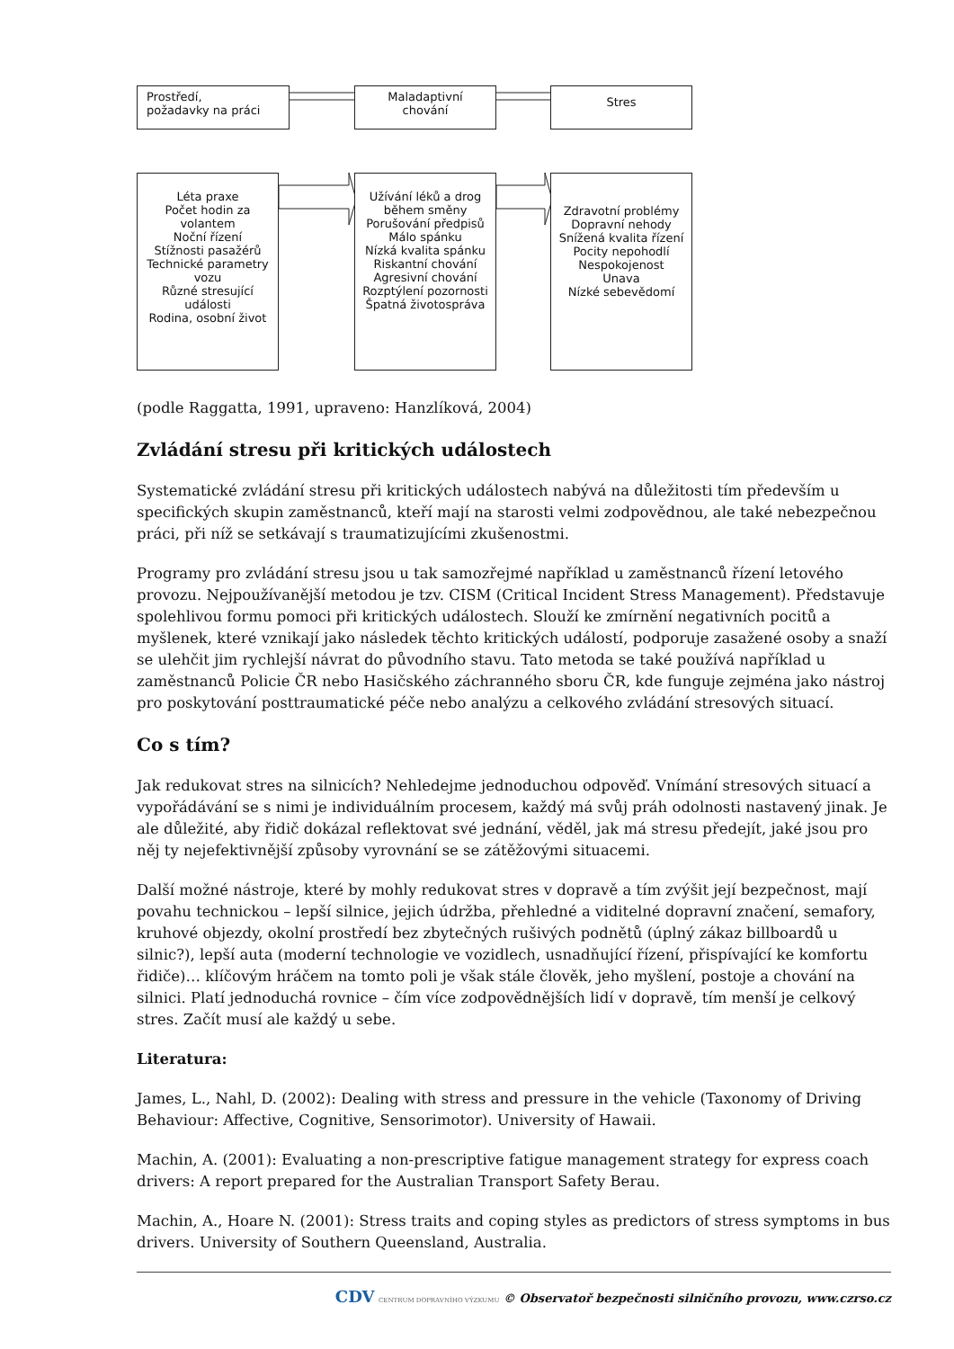Prostředí,
požadavky na práci
Maladaptivní
chování
Stres
Léta praxe
Počet hodin za volantem
Noční řízení
Stížnosti pasažérů
Technické parametry vozu
Různé stresující události
Rodina, osobní život
Užívání léků a drog během směny
Porušování předpisů
Málo spánku
Nízká kvalita spánku
Riskantní chování
Agresivní chování
Rozptýlení pozornosti
Špatná životospráva
Zdravotní problémy
Dopravní nehody
Snížená kvalita řízení
Pocity nepohodlí
Nespokojenost
Unava
Nízké sebevědomí
(podle Raggatta, 1991, upraveno: Hanzlíková, 2004)
Zvládání stresu při kritických událostech
Systematické zvládání stresu při kritických událostech nabývá na důležitosti tím především u specifických skupin zaměstnanců, kteří mají na starosti velmi zodpovědnou, ale také nebezpečnou práci, při níž se setkávají s traumatizujícími zkušenostmi.
Programy pro zvládání stresu jsou u tak samozřejmé například u zaměstnanců řízení letového provozu. Nejpoužívanější metodou je tzv. CISM (Critical Incident Stress Management). Představuje spolehlivou formu pomoci při kritických událostech. Slouží ke zmírnění negativních pocitů a myšlenek, které vznikají jako následek těchto kritických událostí, podporuje zasažené osoby a snaží se ulehčit jim rychlejší návrat do původního stavu. Tato metoda se také používá například u zaměstnanců Policie ČR nebo Hasičského záchranného sboru ČR, kde funguje zejména jako nástroj pro poskytování posttraumatické péče nebo analýzu a celkového zvládání stresových situací.
Co s tím?
Jak redukovat stres na silnicích? Nehledejme jednoduchou odpověď. Vnímání stresových situací a vypořádávání se s nimi je individuálním procesem, každý má svůj práh odolnosti nastavený jinak. Je ale důležité, aby řidič dokázal reflektovat své jednání, věděl, jak má stresu předejít, jaké jsou pro něj ty nejefektivnější způsoby vyrovnání se se zátěžovými situacemi.
Další možné nástroje, které by mohly redukovat stres v dopravě a tím zvýšit její bezpečnost, mají povahu technickou – lepší silnice, jejich údržba, přehledné a viditelné dopravní značení, semafory, kruhové objezdy, okolní prostředí bez zbytečných rušivých podnětů (úplný zákaz billboardů u silnic?), lepší auta (moderní technologie ve vozidlech, usnadňující řízení, přispívající ke komfortu řidiče)… klíčovým hráčem na tomto poli je však stále člověk, jeho myšlení, postoje a chování na silnici. Platí jednoduchá rovnice – čím více zodpovědnějších lidí v dopravě, tím menší je celkový stres. Začít musí ale každý u sebe.
Literatura:
James, L., Nahl, D. (2002): Dealing with stress and pressure in the vehicle (Taxonomy of Driving Behaviour: Affective, Cognitive, Sensorimotor). University of Hawaii.
Machin, A. (2001): Evaluating a non-prescriptive fatigue management strategy for express coach drivers: A report prepared for the Australian Transport Safety Berau.
Machin, A., Hoare N. (2001): Stress traits and coping styles as predictors of stress symptoms in bus drivers. University of Southern Queensland, Australia.
CDV CENTRUM DOPRAVNÍHO VÝZKUMU © Observatoř bezpečnosti silničního provozu, www.czrso.cz